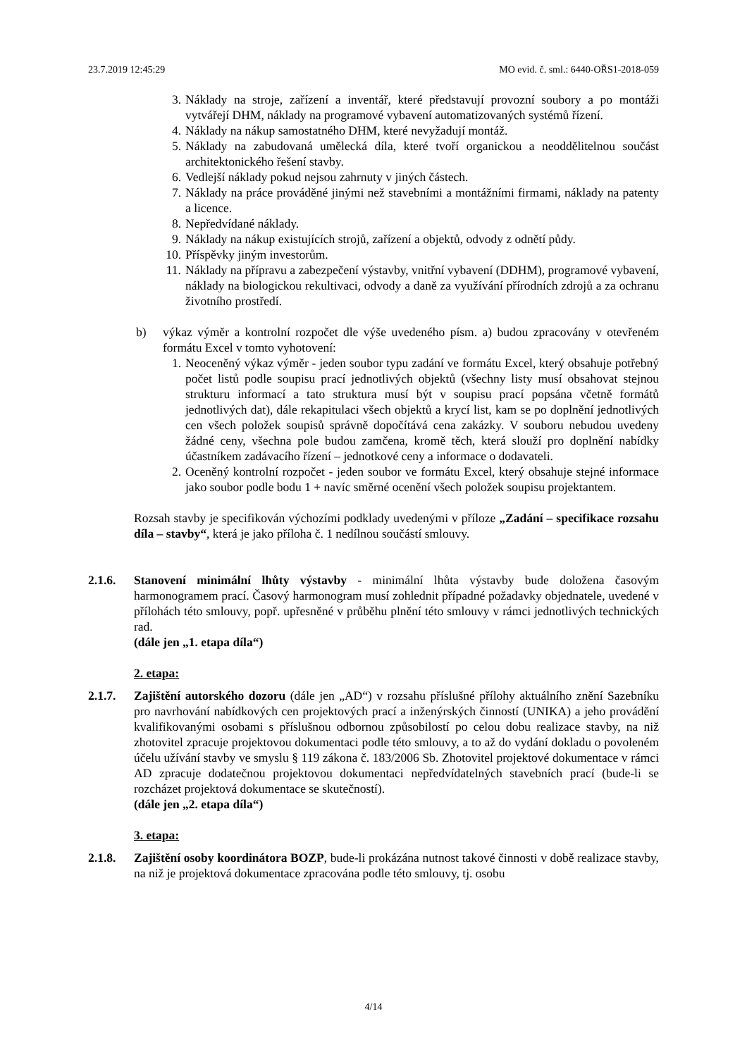23.7.2019 12:45:29 MO evid. č. sml.: 6440-OŘS1-2018-059
3. Náklady na stroje, zařízení a inventář, které představují provozní soubory a po montáži vytvářejí DHM, náklady na programové vybavení automatizovaných systémů řízení.
4. Náklady na nákup samostatného DHM, které nevyžadují montáž.
5. Náklady na zabudovaná umělecká díla, které tvoří organickou a neoddělitelnou součást architektonického řešení stavby.
6. Vedlejší náklady pokud nejsou zahrnuty v jiných částech.
7. Náklady na práce prováděné jinými než stavebními a montážními firmami, náklady na patenty a licence.
8. Nepředvídané náklady.
9. Náklady na nákup existujících strojů, zařízení a objektů, odvody z odnětí půdy.
10. Příspěvky jiným investorům.
11. Náklady na přípravu a zabezpečení výstavby, vnitřní vybavení (DDHM), programové vybavení, náklady na biologickou rekultivaci, odvody a daně za využívání přírodních zdrojů a za ochranu životního prostředí.
b) výkaz výměr a kontrolní rozpočet dle výše uvedeného písm. a) budou zpracovány v otevřeném formátu Excel v tomto vyhotovení:
1. Neoceněný výkaz výměr - jeden soubor typu zadání ve formátu Excel, který obsahuje potřebný počet listů podle soupisu prací jednotlivých objektů (všechny listy musí obsahovat stejnou strukturu informací a tato struktura musí být v soupisu prací popsána včetně formátů jednotlivých dat), dále rekapitulaci všech objektů a krycí list, kam se po doplnění jednotlivých cen všech položek soupisů správně dopočítává cena zakázky. V souboru nebudou uvedeny žádné ceny, všechna pole budou zamčena, kromě těch, která slouží pro doplnění nabídky účastníkem zadávacího řízení – jednotkové ceny a informace o dodavateli.
2. Oceněný kontrolní rozpočet - jeden soubor ve formátu Excel, který obsahuje stejné informace jako soubor podle bodu 1 + navíc směrné ocenění všech položek soupisu projektantem.
Rozsah stavby je specifikován výchozími podklady uvedenými v příloze „Zadání – specifikace rozsahu díla – stavby“, která je jako příloha č. 1 nedílnou součástí smlouvy.
2.1.6. Stanovení minimální lhůty výstavby - minimální lhůta výstavby bude doložena časovým harmonogramem prací. Časový harmonogram musí zohlednit případné požadavky objednatele, uvedené v přílohách této smlouvy, popř. upřesněné v průběhu plnění této smlouvy v rámci jednotlivých technických rad.
(dále jen „1. etapa díla“)
2. etapa:
2.1.7. Zajištění autorského dozoru (dále jen „AD“) v rozsahu příslušné přílohy aktuálního znění Sazebníku pro navrhování nabídkových cen projektových prací a inženýrských činností (UNIKA) a jeho provádění kvalifikovanými osobami s příslušnou odbornou způsobilostí po celou dobu realizace stavby, na niž zhotovitel zpracuje projektovou dokumentaci podle této smlouvy, a to až do vydání dokladu o povoleném účelu užívání stavby ve smyslu § 119 zákona č. 183/2006 Sb. Zhotovitel projektové dokumentace v rámci AD zpracuje dodatečnou projektovou dokumentaci nepředvídatelných stavebních prací (bude-li se rozcházet projektová dokumentace se skutečností).
(dále jen „2. etapa díla“)
3. etapa:
2.1.8. Zajištění osoby koordinátora BOZP, bude-li prokázána nutnost takové činnosti v době realizace stavby, na niž je projektová dokumentace zpracována podle této smlouvy, tj. osobu
4/14